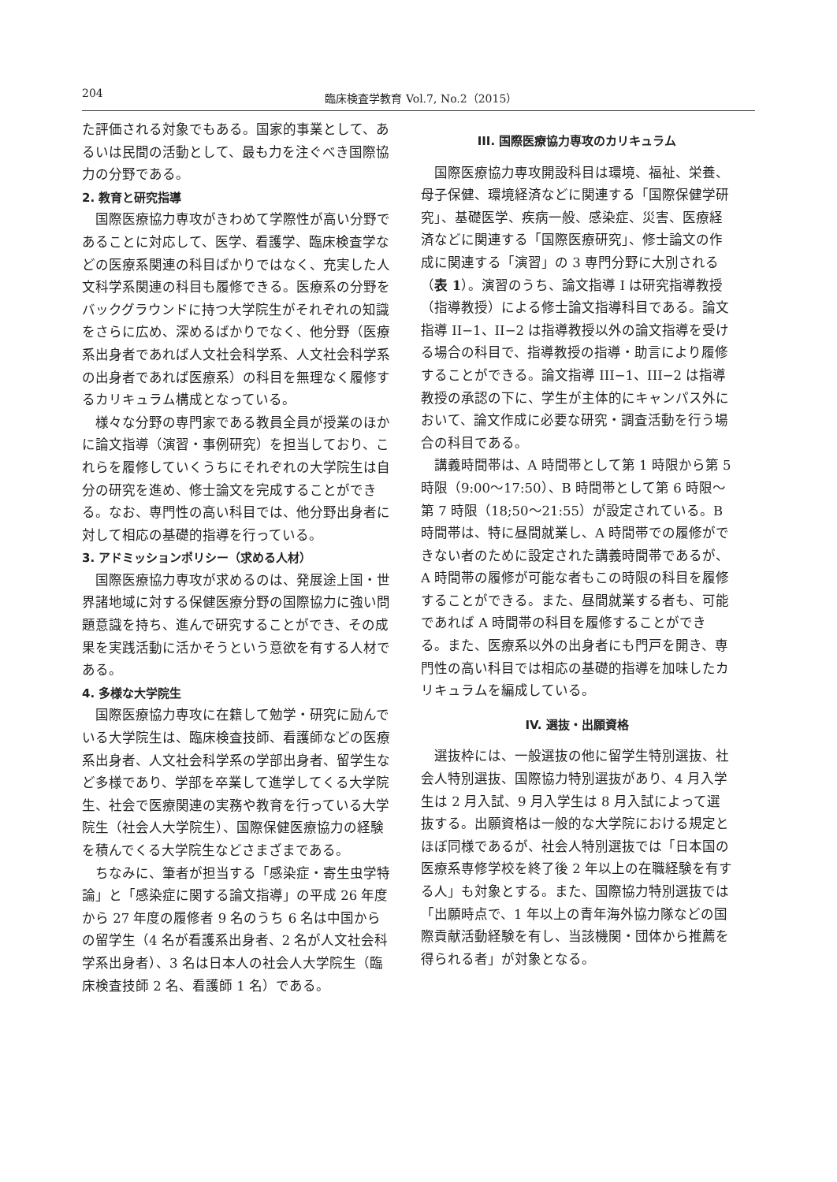204 臨床検査学教育 Vol.7, No.2（2015）
た評価される対象でもある。国家的事業として、あるいは民間の活動として、最も力を注ぐべき国際協力の分野である。
2. 教育と研究指導
国際医療協力専攻がきわめて学際性が高い分野であることに対応して、医学、看護学、臨床検査学などの医療系関連の科目ばかりではなく、充実した人文科学系関連の科目も履修できる。医療系の分野をバックグラウンドに持つ大学院生がそれぞれの知識をさらに広め、深めるばかりでなく、他分野（医療系出身者であれば人文社会科学系、人文社会科学系の出身者であれば医療系）の科目を無理なく履修するカリキュラム構成となっている。
様々な分野の専門家である教員全員が授業のほかに論文指導（演習・事例研究）を担当しており、これらを履修していくうちにそれぞれの大学院生は自分の研究を進め、修士論文を完成することができる。なお、専門性の高い科目では、他分野出身者に対して相応の基礎的指導を行っている。
3. アドミッションポリシー（求める人材）
国際医療協力専攻が求めるのは、発展途上国・世界諸地域に対する保健医療分野の国際協力に強い問題意識を持ち、進んで研究することができ、その成果を実践活動に活かそうという意欲を有する人材である。
4. 多様な大学院生
国際医療協力専攻に在籍して勉学・研究に励んでいる大学院生は、臨床検査技師、看護師などの医療系出身者、人文社会科学系の学部出身者、留学生など多様であり、学部を卒業して進学してくる大学院生、社会で医療関連の実務や教育を行っている大学院生（社会人大学院生）、国際保健医療協力の経験を積んでくる大学院生などさまざまである。
ちなみに、筆者が担当する「感染症・寄生虫学特論」と「感染症に関する論文指導」の平成 26 年度から 27 年度の履修者 9 名のうち 6 名は中国からの留学生（4 名が看護系出身者、2 名が人文社会科学系出身者）、3 名は日本人の社会人大学院生（臨床検査技師 2 名、看護師 1 名）である。
III. 国際医療協力専攻のカリキュラム
国際医療協力専攻開設科目は環境、福祉、栄養、母子保健、環境経済などに関連する「国際保健学研究」、基礎医学、疾病一般、感染症、災害、医療経済などに関連する「国際医療研究」、修士論文の作成に関連する「演習」の 3 専門分野に大別される（表 1）。演習のうち、論文指導 I は研究指導教授（指導教授）による修士論文指導科目である。論文指導 II−1、II−2 は指導教授以外の論文指導を受ける場合の科目で、指導教授の指導・助言により履修することができる。論文指導 III−1、III−2 は指導教授の承認の下に、学生が主体的にキャンパス外において、論文作成に必要な研究・調査活動を行う場合の科目である。
講義時間帯は、A 時間帯として第 1 時限から第 5 時限（9:00〜17:50）、B 時間帯として第 6 時限〜第 7 時限（18;50〜21:55）が設定されている。B 時間帯は、特に昼間就業し、A 時間帯での履修ができない者のために設定された講義時間帯であるが、A 時間帯の履修が可能な者もこの時限の科目を履修することができる。また、昼間就業する者も、可能であれば A 時間帯の科目を履修することができる。また、医療系以外の出身者にも門戸を開き、専門性の高い科目では相応の基礎的指導を加味したカリキュラムを編成している。
IV. 選抜・出願資格
選抜枠には、一般選抜の他に留学生特別選抜、社会人特別選抜、国際協力特別選抜があり、4 月入学生は 2 月入試、9 月入学生は 8 月入試によって選抜する。出願資格は一般的な大学院における規定とほぼ同様であるが、社会人特別選抜では「日本国の医療系専修学校を終了後 2 年以上の在職経験を有する人」も対象とする。また、国際協力特別選抜では「出願時点で、1 年以上の青年海外協力隊などの国際貢献活動経験を有し、当該機関・団体から推薦を得られる者」が対象となる。